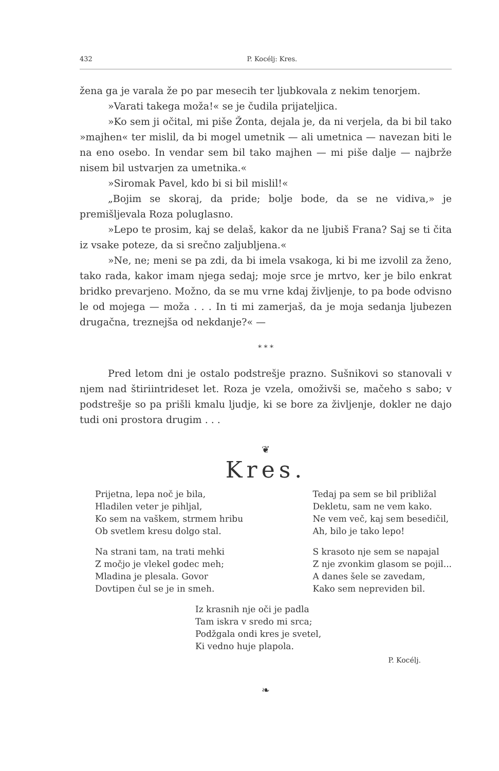432 P. Kocélj: Kres.
žena ga je varala že po par mesecih ter ljubkovala z nekim tenorjem.
»Varati takega moža!« se je čudila prijateljica.
»Ko sem ji očital, mi piše Žonta, dejala je, da ni verjela, da bi bil tako »majhen« ter mislil, da bi mogel umetnik — ali umetnica — navezan biti le na eno osebo. In vendar sem bil tako majhen — mi piše dalje — najbrže nisem bil ustvarjen za umetnika.«
»Siromak Pavel, kdo bi si bil mislil!«
„Bojim se skoraj, da pride; bolje bode, da se ne vidiva,» je premišljevala Roza poluglasno.
»Lepo te prosim, kaj se delaš, kakor da ne ljubiš Frana? Saj se ti čita iz vsake poteze, da si srečno zaljubljena.«
»Ne, ne; meni se pa zdi, da bi imela vsakoga, ki bi me izvolil za ženo, tako rada, kakor imam njega sedaj; moje srce je mrtvo, ker je bilo enkrat bridko prevarjeno. Možno, da se mu vrne kdaj življenje, to pa bode odvisno le od mojega — moža . . . In ti mi zamerjaš, da je moja sedanja ljubezen drugačna, treznejša od nekdanje?« —
* * *
Pred letom dni je ostalo podstrešje prazno. Sušnikovi so stanovali v njem nad štiriintrideset let. Roza je vzela, omoživši se, mačeho s sabo; v podstrešje so pa prišli kmalu ljudje, ki se bore za življenje, dokler ne dajo tudi oni prostora drugim . . .
❦
Kres.
Prijetna, lepa noč je bila,
Hladilen veter je pihljal,
Ko sem na vaškem, strmem hribu
Ob svetlem kresu dolgo stal.
Na strani tam, na trati mehki
Z močjo je vlekel godec meh;
Mladina je plesala. Govor
Dovtipen čul se je in smeh.
Tedaj pa sem se bil približal
Dekletu, sam ne vem kako.
Ne vem več, kaj sem besedičil,
Ah, bilo je tako lepo!
S krasoto nje sem se napajal
Z nje zvonkim glasom se pojil...
A danes šele se zavedam,
Kako sem nepreviden bil.
Iz krasnih nje oči je padla
Tam iskra v sredo mi srca;
Podžgala ondi kres je svetel,
Ki vedno huje plapola.
P. Kocélj.
❧